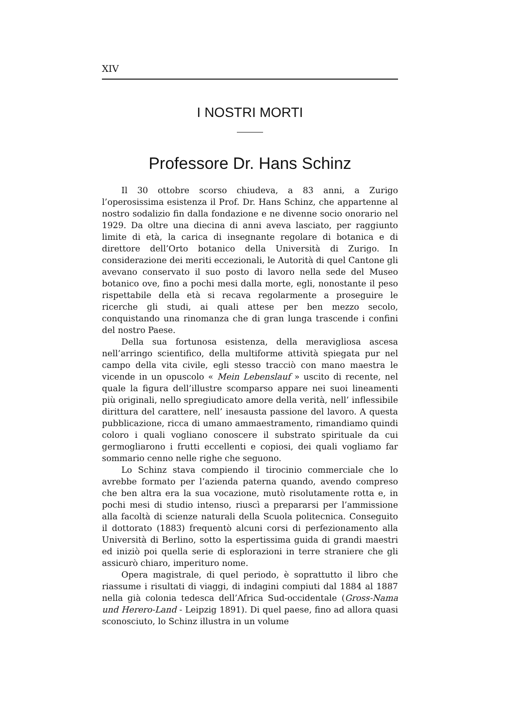XIV
I NOSTRI MORTI
Professore Dr. Hans Schinz
Il 30 ottobre scorso chiudeva, a 83 anni, a Zurigo l’operosissima esistenza il Prof. Dr. Hans Schinz, che appartenne al nostro sodalizio fin dalla fondazione e ne divenne socio onorario nel 1929. Da oltre una diecina di anni aveva lasciato, per raggiunto limite di età, la carica di insegnante regolare di botanica e di direttore dell’Orto botanico della Università di Zurigo. In considerazione dei meriti eccezionali, le Autorità di quel Cantone gli avevano conservato il suo posto di lavoro nella sede del Museo botanico ove, fino a pochi mesi dalla morte, egli, nonostante il peso rispettabile della età si recava regolarmente a proseguire le ricerche gli studi, ai quali attese per ben mezzo secolo, conquistando una rinomanza che di gran lunga trascende i confini del nostro Paese.
Della sua fortunosa esistenza, della meravigliosa ascesa nell’arringo scientifico, della multiforme attività spiegata pur nel campo della vita civile, egli stesso tracciò con mano maestra le vicende in un opuscolo « Mein Lebenslauf » uscito di recente, nel quale la figura dell’illustre scomparso appare nei suoi lineamenti più originali, nello spregiudicato amore della verità, nell’ inflessibile dirittura del carattere, nell’ inesausta passione del lavoro. A questa pubblicazione, ricca di umano ammaestramento, rimandiamo quindi coloro i quali vogliano conoscere il substrato spirituale da cui germogliarono i frutti eccellenti e copiosi, dei quali vogliamo far sommario cenno nelle righe che seguono.
Lo Schinz stava compiendo il tirocinio commerciale che lo avrebbe formato per l’azienda paterna quando, avendo compreso che ben altra era la sua vocazione, mutò risolutamente rotta e, in pochi mesi di studio intenso, riuscì a prepararsi per l’ammissione alla facoltà di scienze naturali della Scuola politecnica. Conseguito il dottorato (1883) frequentò alcuni corsi di perfezionamento alla Università di Berlino, sotto la espertissima guida di grandi maestri ed iniziò poi quella serie di esplorazioni in terre straniere che gli assicurò chiaro, imperituro nome.
Opera magistrale, di quel periodo, è soprattutto il libro che riassume i risultati di viaggi, di indagini compiuti dal 1884 al 1887 nella già colonia tedesca dell’Africa Sud-occidentale (Gross-Nama und Herero-Land - Leipzig 1891). Di quel paese, fino ad allora quasi sconosciuto, lo Schinz illustra in un volume